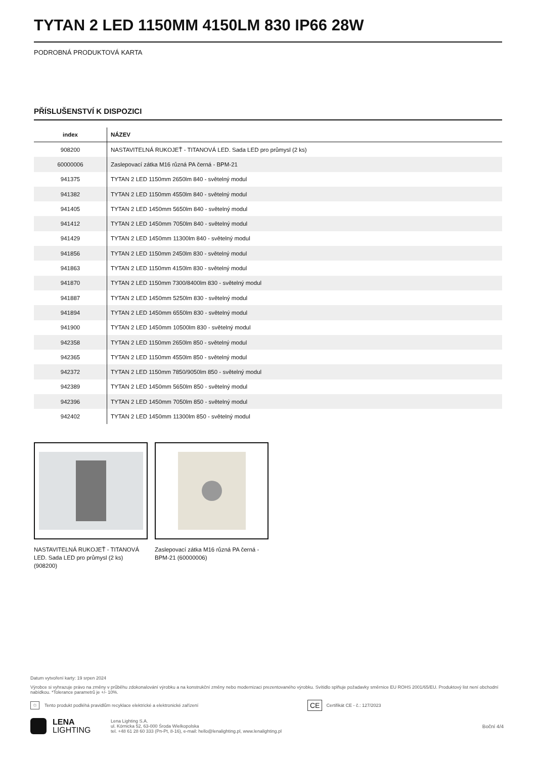TYTAN 2 LED 1150MM 4150LM 830 IP66 28W
PODROBNÁ PRODUKTOVÁ KARTA
PŘÍSLUŠENSTVÍ K DISPOZICI
| index | NÁZEV |
| --- | --- |
| 908200 | NASTAVITELNÁ RUKOJEŤ - TITANOVÁ LED. Sada LED pro průmysl (2 ks) |
| 60000006 | Zaslepovací zátka M16 různá PA černá - BPM-21 |
| 941375 | TYTAN 2 LED 1150mm 2650lm 840 - světelný modul |
| 941382 | TYTAN 2 LED 1150mm 4550lm 840 - světelný modul |
| 941405 | TYTAN 2 LED 1450mm 5650lm 840 - světelný modul |
| 941412 | TYTAN 2 LED 1450mm 7050lm 840 - světelný modul |
| 941429 | TYTAN 2 LED 1450mm 11300lm 840 - světelný modul |
| 941856 | TYTAN 2 LED 1150mm 2450lm 830 - světelný modul |
| 941863 | TYTAN 2 LED 1150mm 4150lm 830 - světelný modul |
| 941870 | TYTAN 2 LED 1150mm 7300/8400lm 830 - světelný modul |
| 941887 | TYTAN 2 LED 1450mm 5250lm 830 - světelný modul |
| 941894 | TYTAN 2 LED 1450mm 6550lm 830 - světelný modul |
| 941900 | TYTAN 2 LED 1450mm 10500lm 830 - světelný modul |
| 942358 | TYTAN 2 LED 1150mm 2650lm 850 - světelný modul |
| 942365 | TYTAN 2 LED 1150mm 4550lm 850 - světelný modul |
| 942372 | TYTAN 2 LED 1150mm 7850/9050lm 850 - světelný modul |
| 942389 | TYTAN 2 LED 1450mm 5650lm 850 - světelný modul |
| 942396 | TYTAN 2 LED 1450mm 7050lm 850 - světelný modul |
| 942402 | TYTAN 2 LED 1450mm 11300lm 850 - světelný modul |
NASTAVITELNÁ RUKOJEŤ - TITANOVÁ LED. Sada LED pro průmysl (2 ks) (908200)
Zaslepovací zátka M16 různá PA černá - BPM-21 (60000006)
Datum vytvoření karty: 19 srpen 2024
Výrobce si vyhrazuje právo na změny v průběhu zdokonalování výrobku a na konstrukční změny nebo modernizaci prezentovaného výrobku. Svítidlo splňuje požadavky směrnice EU ROHS 2001/65/EU. Produktový list není obchodní nabídkou. *Tolerance parametrů je +/- 10%.
♲ Tento produkt podléhá pravidlům recyklace elektrické a elektronické zařízení CE Certifikát CE - č.: 127/2023
LENA
LIGHTING
Lena Lighting S.A.
ul. Kórnicka 52, 63-000 Środa Wielkopolska
tel. +48 61 28 60 333 (Pn-Pt, 8-16), e-mail: hello@lenalighting.pl, www.lenalighting.pl
Boční 4/4